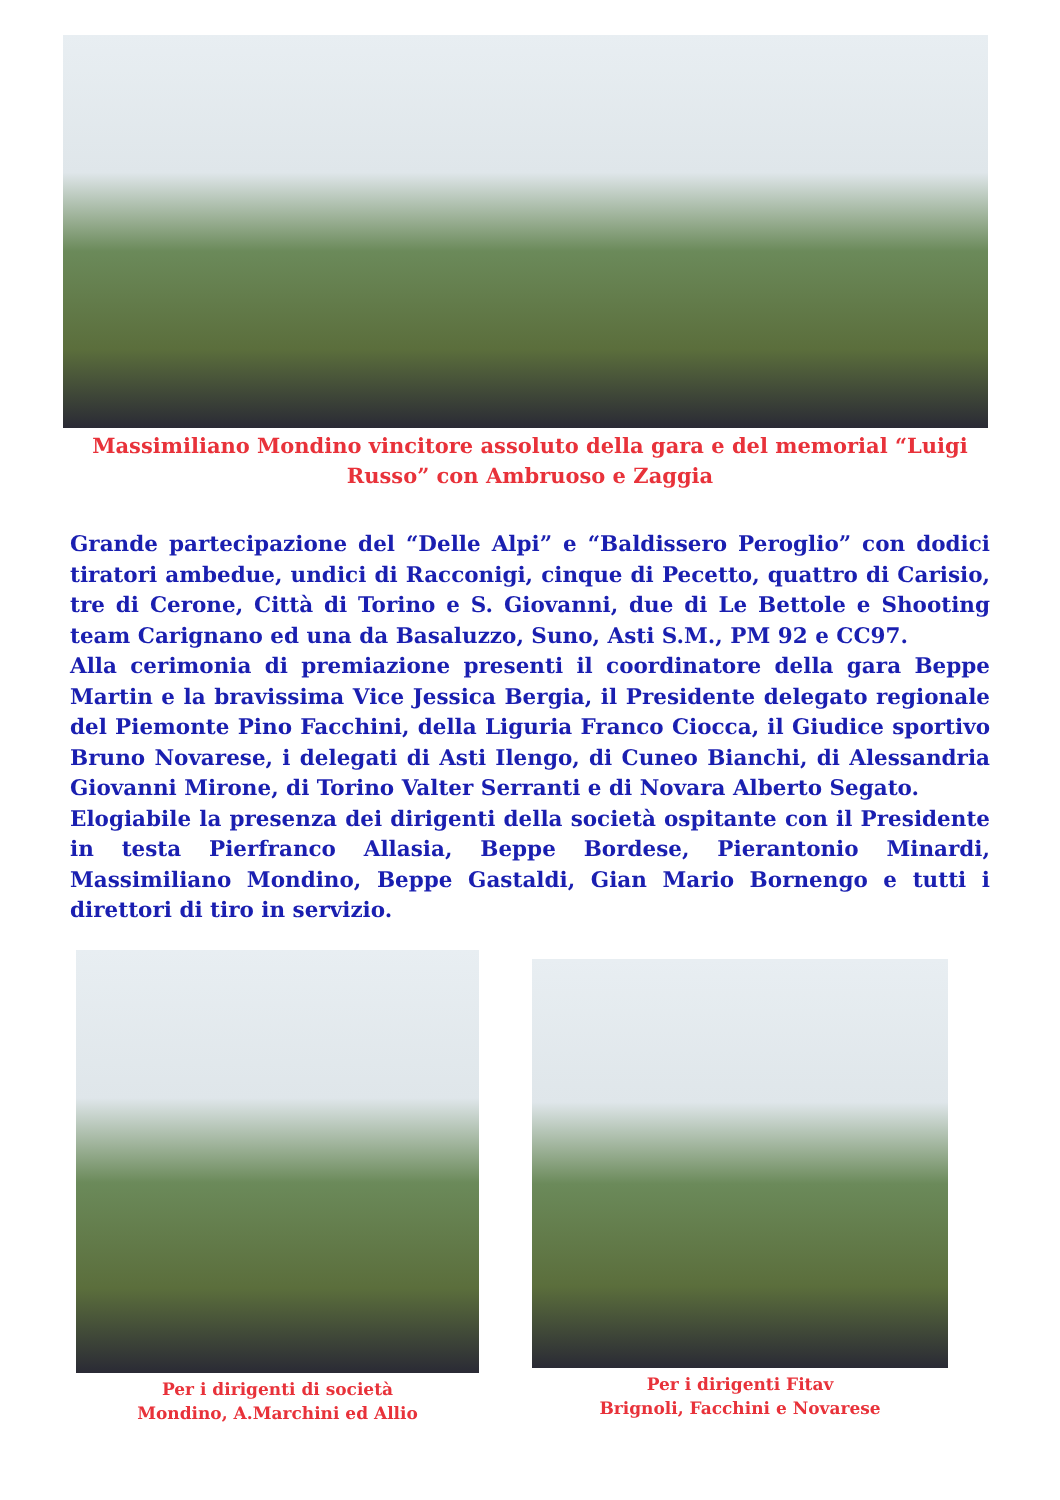Massimiliano Mondino vincitore assoluto della gara e del memorial “Luigi Russo” con Ambruoso e Zaggia
Grande partecipazione del “Delle Alpi” e “Baldissero Peroglio” con dodici tiratori ambedue, undici di Racconigi, cinque di Pecetto, quattro di Carisio, tre di Cerone, Città di Torino e S. Giovanni, due di Le Bettole e Shooting team Carignano ed una da Basaluzzo, Suno, Asti S.M., PM 92 e CC97.
Alla cerimonia di premiazione presenti il coordinatore della gara Beppe Martin e la bravissima Vice Jessica Bergia, il Presidente delegato regionale del Piemonte Pino Facchini, della Liguria Franco Ciocca, il Giudice sportivo Bruno Novarese, i delegati di Asti Ilengo, di Cuneo Bianchi, di Alessandria Giovanni Mirone, di Torino Valter Serranti e di Novara Alberto Segato.
Elogiabile la presenza dei dirigenti della società ospitante con il Presidente in testa Pierfranco Allasia, Beppe Bordese, Pierantonio Minardi, Massimiliano Mondino, Beppe Gastaldi, Gian Mario Bornengo e tutti i direttori di tiro in servizio.
Per i dirigenti di società
Mondino, A.Marchini ed Allio
Per i dirigenti Fitav
Brignoli, Facchini e Novarese